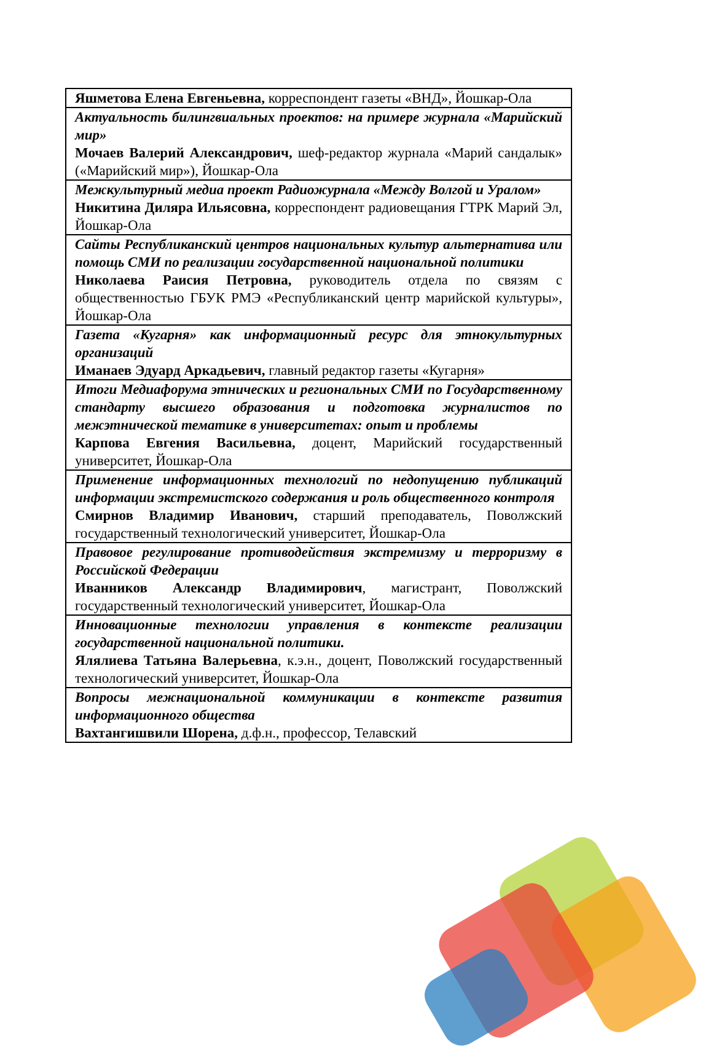| Яшметова Елена Евгеньевна, корреспондент газеты «ВНД», Йошкар-Ола |
| Актуальность билингвиальных проектов: на примере журнала «Марийский мир» Мочаев Валерий Александрович, шеф-редактор журнала «Марий сандалык» («Марийский мир»), Йошкар-Ола |
| Межкультурный медиа проект Радиожурнала «Между Волгой и Уралом» Никитина Диляра Ильясовна, корреспондент радиовещания ГТРК Марий Эл, Йошкар-Ола |
| Сайты Республиканский центров национальных культур альтернатива или помощь СМИ по реализации государственной национальной политики Николаева Раисия Петровна, руководитель отдела по связям с общественностью ГБУК РМЭ «Республиканский центр марийской культуры», Йошкар-Ола |
| Газета «Кугарня» как информационный ресурс для этнокультурных организаций Иманаев Эдуард Аркадьевич, главный редактор газеты «Кугарня» |
| Итоги Медиафорума этнических и региональных СМИ по Государственному стандарту высшего образования и подготовка журналистов по межэтнической тематике в университетах: опыт и проблемы Карпова Евгения Васильевна, доцент, Марийский государственный университет, Йошкар-Ола |
| Применение информационных технологий по недопущению публикаций информации экстремистского содержания и роль общественного контроля Смирнов Владимир Иванович, старший преподаватель, Поволжский государственный технологический университет, Йошкар-Ола |
| Правовое регулирование противодействия экстремизму и терроризму в Российской Федерации Иванников Александр Владимирович , магистрант, Поволжский государственный технологический университет, Йошкар-Ола |
| Инновационные технологии управления в контексте реализации государственной национальной политики. Ялялиева Татьяна Валерьевна , к.э.н., доцент, Поволжский государственный технологический университет, Йошкар-Ола |
| Вопросы межнациональной коммуникации в контексте развития информационного общества Вахтангишвили Шорена, д.ф.н., профессор, Телавский |